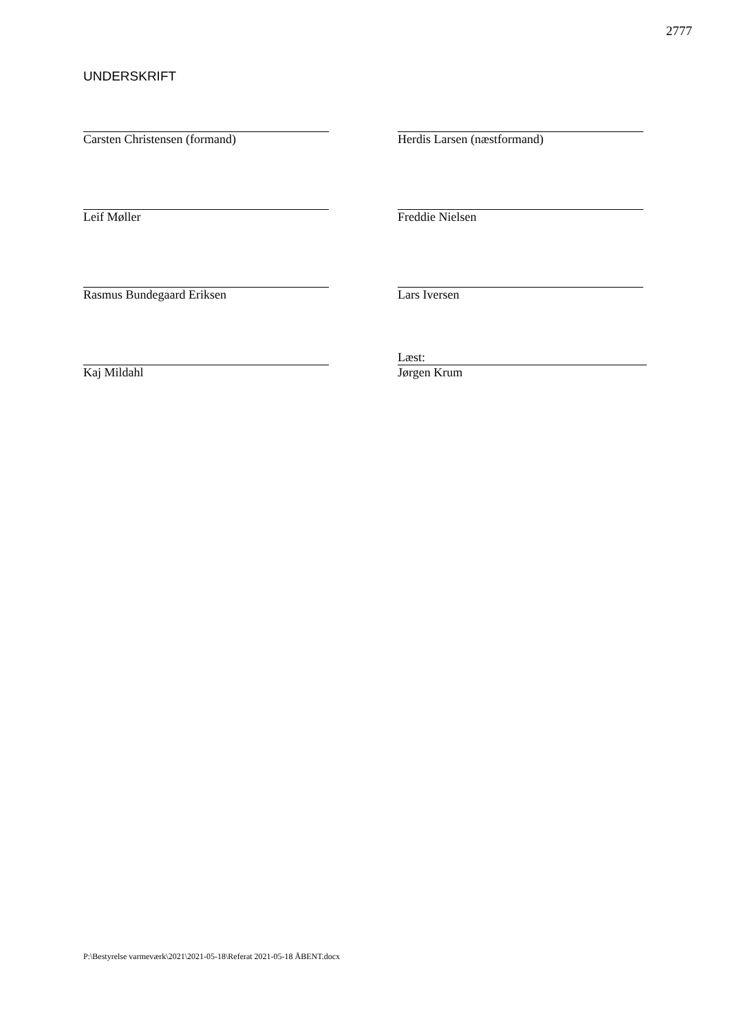2777
UNDERSKRIFT
Carsten Christensen (formand)
Herdis Larsen (næstformand)
Leif Møller
Freddie Nielsen
Rasmus Bundegaard Eriksen
Lars Iversen
Kaj Mildahl
Læst:
Jørgen Krum
P:\Bestyrelse varmeværk\2021\2021-05-18\Referat 2021-05-18 ÅBENT.docx